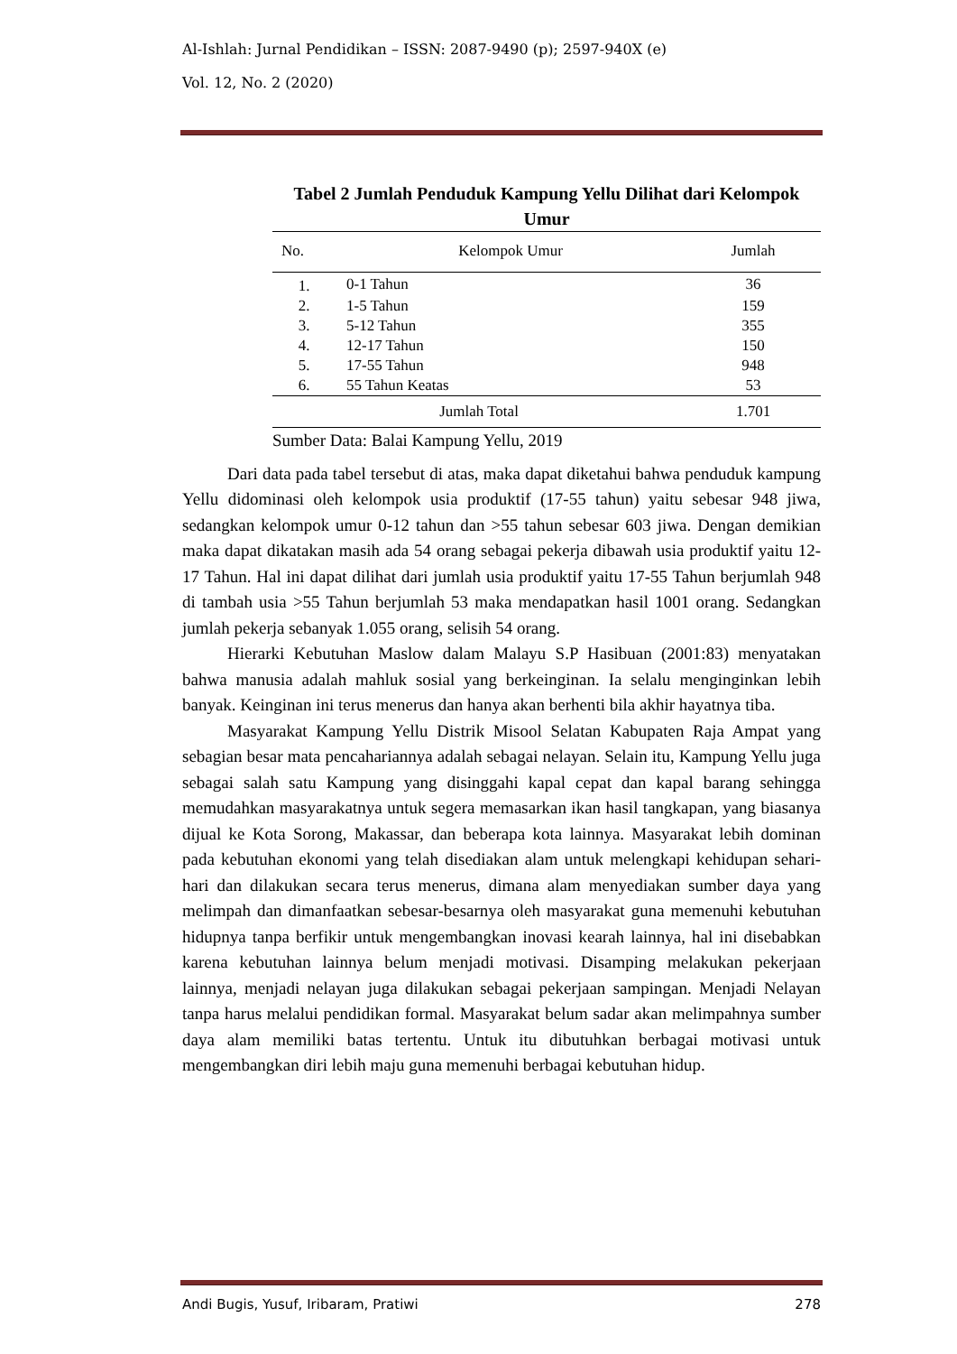Al-Ishlah: Jurnal Pendidikan – ISSN: 2087-9490 (p); 2597-940X (e)
Vol. 12, No. 2 (2020)
Tabel 2 Jumlah Penduduk Kampung Yellu Dilihat dari Kelompok Umur
| No. | Kelompok Umur | Jumlah |
| --- | --- | --- |
| 1. | 0-1 Tahun | 36 |
| 2. | 1-5 Tahun | 159 |
| 3. | 5-12 Tahun | 355 |
| 4. | 12-17 Tahun | 150 |
| 5. | 17-55 Tahun | 948 |
| 6. | 55 Tahun Keatas | 53 |
| Jumlah Total | | 1.701 |
Sumber Data: Balai Kampung Yellu, 2019
Dari data pada tabel tersebut di atas, maka dapat diketahui bahwa penduduk kampung Yellu didominasi oleh kelompok usia produktif (17-55 tahun) yaitu sebesar 948 jiwa, sedangkan kelompok umur 0-12 tahun dan >55 tahun sebesar 603 jiwa. Dengan demikian maka dapat dikatakan masih ada 54 orang sebagai pekerja dibawah usia produktif yaitu 12-17 Tahun. Hal ini dapat dilihat dari jumlah usia produktif yaitu 17-55 Tahun berjumlah 948 di tambah usia >55 Tahun berjumlah 53 maka mendapatkan hasil 1001 orang. Sedangkan jumlah pekerja sebanyak 1.055 orang, selisih 54 orang.
Hierarki Kebutuhan Maslow dalam Malayu S.P Hasibuan (2001:83) menyatakan bahwa manusia adalah mahluk sosial yang berkeinginan. Ia selalu menginginkan lebih banyak. Keinginan ini terus menerus dan hanya akan berhenti bila akhir hayatnya tiba.
Masyarakat Kampung Yellu Distrik Misool Selatan Kabupaten Raja Ampat yang sebagian besar mata pencahariannya adalah sebagai nelayan. Selain itu, Kampung Yellu juga sebagai salah satu Kampung yang disinggahi kapal cepat dan kapal barang sehingga memudahkan masyarakatnya untuk segera memasarkan ikan hasil tangkapan, yang biasanya dijual ke Kota Sorong, Makassar, dan beberapa kota lainnya. Masyarakat lebih dominan pada kebutuhan ekonomi yang telah disediakan alam untuk melengkapi kehidupan sehari-hari dan dilakukan secara terus menerus, dimana alam menyediakan sumber daya yang melimpah dan dimanfaatkan sebesar-besarnya oleh masyarakat guna memenuhi kebutuhan hidupnya tanpa berfikir untuk mengembangkan inovasi kearah lainnya, hal ini disebabkan karena kebutuhan lainnya belum menjadi motivasi. Disamping melakukan pekerjaan lainnya, menjadi nelayan juga dilakukan sebagai pekerjaan sampingan. Menjadi Nelayan tanpa harus melalui pendidikan formal. Masyarakat belum sadar akan melimpahnya sumber daya alam memiliki batas tertentu. Untuk itu dibutuhkan berbagai motivasi untuk mengembangkan diri lebih maju guna memenuhi berbagai kebutuhan hidup.
Andi Bugis, Yusuf, Iribaram, Pratiwi 278